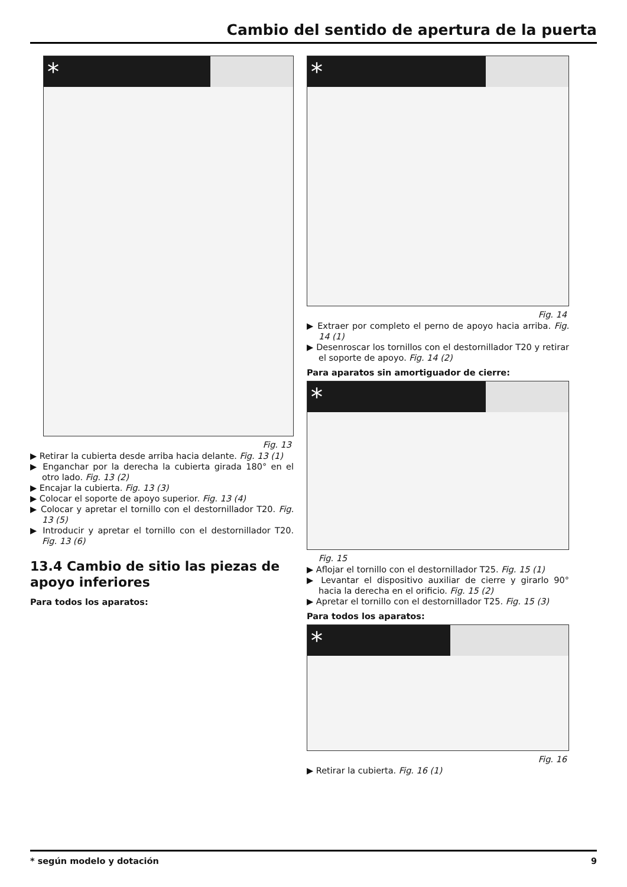Cambio del sentido de apertura de la puerta
*
Fig. 13
▶ Retirar la cubierta desde arriba hacia delante. Fig. 13 (1)
▶ Enganchar por la derecha la cubierta girada 180° en el otro lado. Fig. 13 (2)
▶ Encajar la cubierta. Fig. 13 (3)
▶ Colocar el soporte de apoyo superior. Fig. 13 (4)
▶ Colocar y apretar el tornillo con el destornillador T20. Fig. 13 (5)
▶ Introducir y apretar el tornillo con el destornillador T20. Fig. 13 (6)
13.4 Cambio de sitio las piezas de apoyo inferiores
Para todos los aparatos:
*
Fig. 14
▶ Extraer por completo el perno de apoyo hacia arriba. Fig. 14 (1)
▶ Desenroscar los tornillos con el destornillador T20 y retirar el soporte de apoyo. Fig. 14 (2)
Para aparatos sin amortiguador de cierre:
*
Fig. 15
▶ Aflojar el tornillo con el destornillador T25. Fig. 15 (1)
▶ Levantar el dispositivo auxiliar de cierre y girarlo 90° hacia la derecha en el orificio. Fig. 15 (2)
▶ Apretar el tornillo con el destornillador T25. Fig. 15 (3)
Para todos los aparatos:
*
Fig. 16
▶ Retirar la cubierta. Fig. 16 (1)
* según modelo y dotación 9